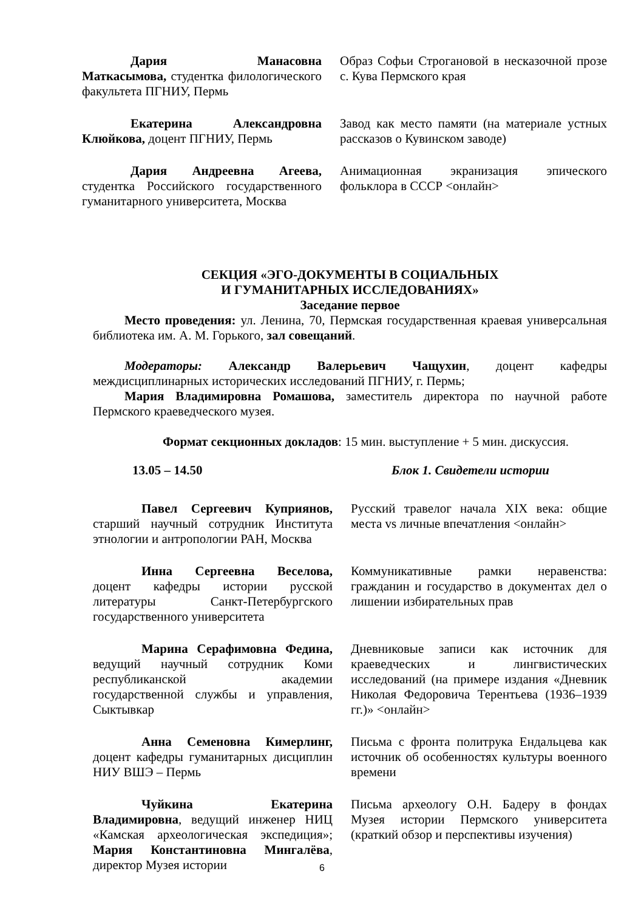| Дария Манасовна Маткасымова, студентка филологического факультета ПГНИУ, Пермь | Образ Софьи Строгановой в несказочной прозе с. Кува Пермского края |
| Екатерина Александровна Клюйкова, доцент ПГНИУ, Пермь | Завод как место памяти (на материале устных рассказов о Кувинском заводе) |
| Дария Андреевна Агеева, студентка Российского государственного гуманитарного университета, Москва | Анимационная экранизация эпического фольклора в СССР <онлайн> |
СЕКЦИЯ «ЭГО-ДОКУМЕНТЫ В СОЦИАЛЬНЫХ
И ГУМАНИТАРНЫХ ИССЛЕДОВАНИЯХ»
Заседание первое
Место проведения: ул. Ленина, 70, Пермская государственная краевая универсальная библиотека им. А. М. Горького, зал совещаний.
Модераторы: Александр Валерьевич Чащухин, доцент кафедры междисциплинарных исторических исследований ПГНИУ, г. Пермь;
Мария Владимировна Ромашова, заместитель директора по научной работе Пермского краеведческого музея.
Формат секционных докладов: 15 мин. выступление + 5 мин. дискуссия.
13.05 – 14.50 Блок 1. Свидетели истории
| Павел Сергеевич Куприянов, старший научный сотрудник Института этнологии и антропологии РАН, Москва | Русский травелог начала XIX века: общие места vs личные впечатления <онлайн> |
| Инна Сергеевна Веселова, доцент кафедры истории русской литературы Санкт-Петербургского государственного университета | Коммуникативные рамки неравенства: гражданин и государство в документах дел о лишении избирательных прав |
| Марина Серафимовна Федина, ведущий научный сотрудник Коми республиканской академии государственной службы и управления, Сыктывкар | Дневниковые записи как источник для краеведческих и лингвистических исследований (на примере издания «Дневник Николая Федоровича Терентьева (1936–1939 гг.)» <онлайн> |
| Анна Семеновна Кимерлинг, доцент кафедры гуманитарных дисциплин НИУ ВШЭ – Пермь | Письма с фронта политрука Ендальцева как источник об особенностях культуры военного времени |
| Чуйкина Екатерина Владимировна , ведущий инженер НИЦ «Камская археологическая экспедиция»; Мария Константиновна Мингалёва , директор Музея истории | Письма археологу О.Н. Бадеру в фондах Музея истории Пермского университета (краткий обзор и перспективы изучения) |
6